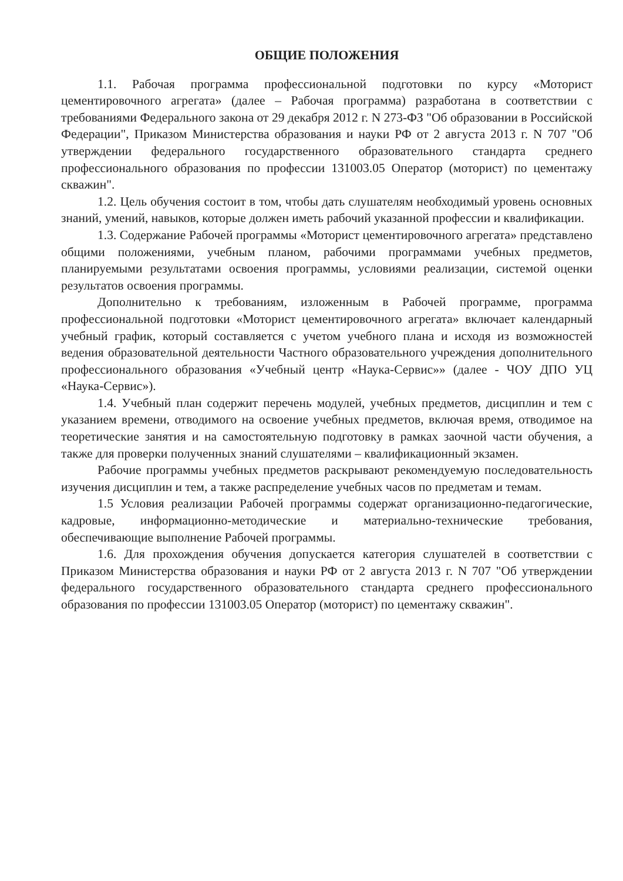ОБЩИЕ ПОЛОЖЕНИЯ
1.1. Рабочая программа профессиональной подготовки по курсу «Моторист цементировочного агрегата» (далее – Рабочая программа) разработана в соответствии с требованиями Федерального закона от 29 декабря 2012 г. N 273-ФЗ "Об образовании в Российской Федерации", Приказом Министерства образования и науки РФ от 2 августа 2013 г. N 707 "Об утверждении федерального государственного образовательного стандарта среднего профессионального образования по профессии 131003.05 Оператор (моторист) по цементажу скважин".
1.2. Цель обучения состоит в том, чтобы дать слушателям необходимый уровень основных знаний, умений, навыков, которые должен иметь рабочий указанной профессии и квалификации.
1.3. Содержание Рабочей программы «Моторист цементировочного агрегата» представлено общими положениями, учебным планом, рабочими программами учебных предметов, планируемыми результатами освоения программы, условиями реализации, системой оценки результатов освоения программы.
Дополнительно к требованиям, изложенным в Рабочей программе, программа профессиональной подготовки «Моторист цементировочного агрегата» включает календарный учебный график, который составляется с учетом учебного плана и исходя из возможностей ведения образовательной деятельности Частного образовательного учреждения дополнительного профессионального образования «Учебный центр «Наука-Сервис»» (далее - ЧОУ ДПО УЦ «Наука-Сервис»).
1.4. Учебный план содержит перечень модулей, учебных предметов, дисциплин и тем с указанием времени, отводимого на освоение учебных предметов, включая время, отводимое на теоретические занятия и на самостоятельную подготовку в рамках заочной части обучения, а также для проверки полученных знаний слушателями – квалификационный экзамен.
Рабочие программы учебных предметов раскрывают рекомендуемую последовательность изучения дисциплин и тем, а также распределение учебных часов по предметам и темам.
1.5 Условия реализации Рабочей программы содержат организационно-педагогические, кадровые, информационно-методические и материально-технические требования, обеспечивающие выполнение Рабочей программы.
1.6. Для прохождения обучения допускается категория слушателей в соответствии с Приказом Министерства образования и науки РФ от 2 августа 2013 г. N 707 "Об утверждении федерального государственного образовательного стандарта среднего профессионального образования по профессии 131003.05 Оператор (моторист) по цементажу скважин".